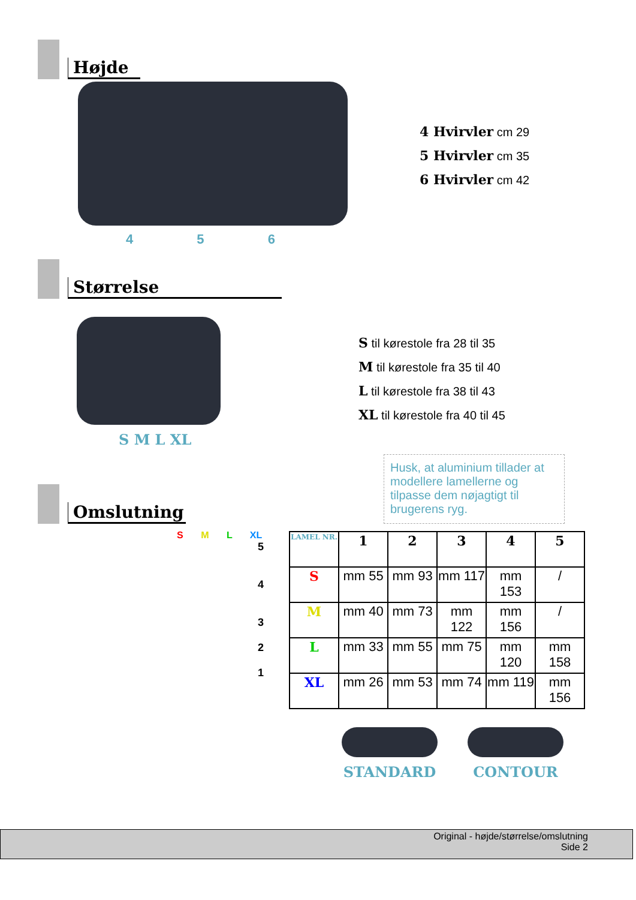Højde
4 5 6
4 Hvirvler cm 29
5 Hvirvler cm 35
6 Hvirvler cm 42
Størrelse
S M L XL
S til kørestole fra 28 til 35
M til kørestole fra 35 til 40
L til kørestole fra 38 til 43
XL til kørestole fra 40 til 45
Omslutning
Husk, at aluminium tillader at modellere lamellerne og tilpasse dem nøjagtigt til brugerens ryg.
S M L XL
5
4
3
2
1
| LAMEL NR. | 1 | 2 | 3 | 4 | 5 |
| --- | --- | --- | --- | --- | --- |
| S | mm 55 | mm 93 | mm 117 | mm 153 | / |
| M | mm 40 | mm 73 | mm 122 | mm 156 | / |
| L | mm 33 | mm 55 | mm 75 | mm 120 | mm 158 |
| XL | mm 26 | mm 53 | mm 74 | mm 119 | mm 156 |
STANDARD CONTOUR
Original - højde/størrelse/omslutning
Side 2